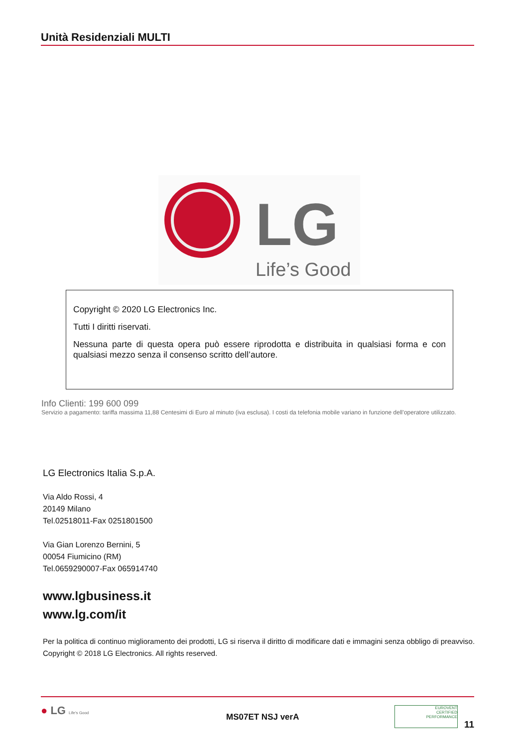Unità Residenziali MULTI
LG
Life’s Good
Copyright © 2020 LG Electronics Inc.
Tutti I diritti riservati.
Nessuna parte di questa opera può essere riprodotta e distribuita in qualsiasi forma e con qualsiasi mezzo senza il consenso scritto dell’autore.
Info Clienti: 199 600 099
Servizio a pagamento: tariffa massima 11,88 Centesimi di Euro al minuto (iva esclusa). I costi da telefonia mobile variano in funzione dell’operatore utilizzato.
LG Electronics Italia S.p.A.
Via Aldo Rossi, 4
20149 Milano
Tel.02518011-Fax 0251801500
Via Gian Lorenzo Bernini, 5
00054 Fiumicino (RM)
Tel.0659290007-Fax 065914740
www.lgbusiness.it
www.lg.com/it
Per la politica di continuo miglioramento dei prodotti, LG si riserva il diritto di modificare dati e immagini senza obbligo di preavviso.
Copyright © 2018 LG Electronics. All rights reserved.
● LG Life's Good MS07ET NSJ verA
EUROVENT
CERTIFIED
PERFORMANCE
11